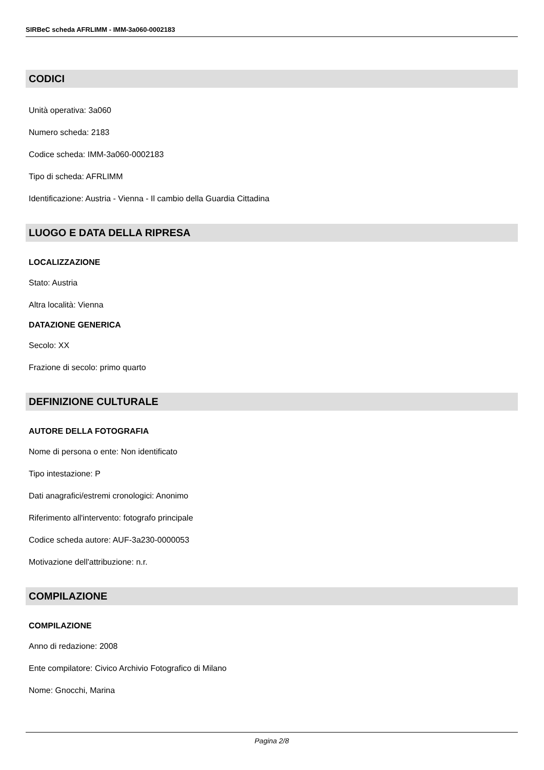SIRBeC scheda AFRLIMM - IMM-3a060-0002183
CODICI
Unità operativa: 3a060
Numero scheda: 2183
Codice scheda: IMM-3a060-0002183
Tipo di scheda: AFRLIMM
Identificazione: Austria - Vienna - Il cambio della Guardia Cittadina
LUOGO E DATA DELLA RIPRESA
LOCALIZZAZIONE
Stato: Austria
Altra località: Vienna
DATAZIONE GENERICA
Secolo: XX
Frazione di secolo: primo quarto
DEFINIZIONE CULTURALE
AUTORE DELLA FOTOGRAFIA
Nome di persona o ente: Non identificato
Tipo intestazione: P
Dati anagrafici/estremi cronologici: Anonimo
Riferimento all'intervento: fotografo principale
Codice scheda autore: AUF-3a230-0000053
Motivazione dell'attribuzione: n.r.
COMPILAZIONE
COMPILAZIONE
Anno di redazione: 2008
Ente compilatore: Civico Archivio Fotografico di Milano
Nome: Gnocchi, Marina
Pagina 2/8